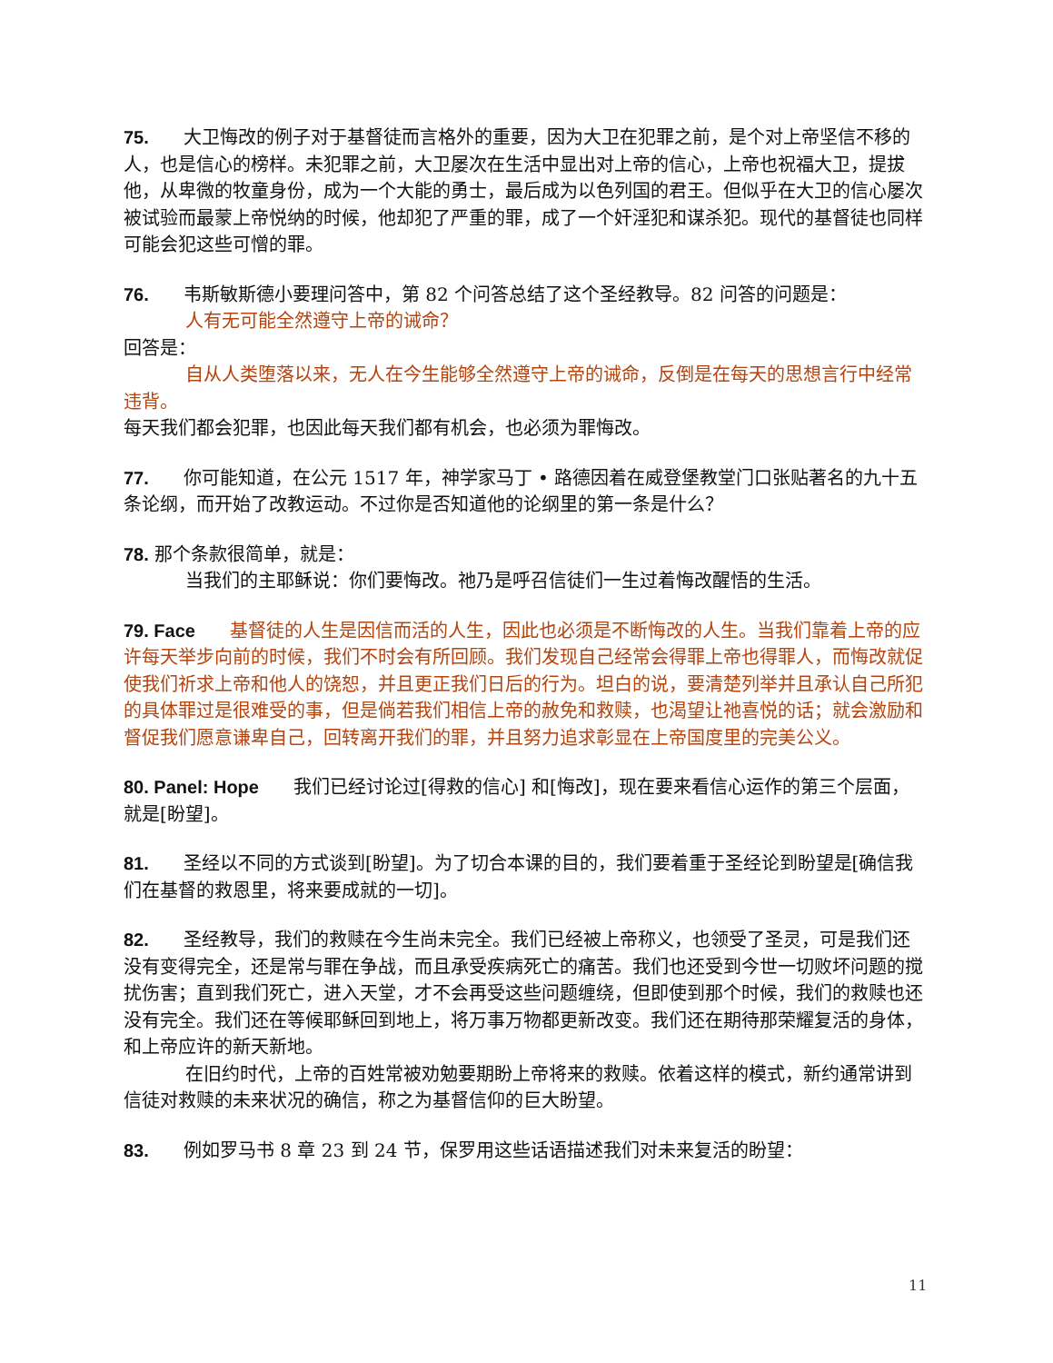75. 大卫悔改的例子对于基督徒而言格外的重要，因为大卫在犯罪之前，是个对上帝坚信不移的人，也是信心的榜样。未犯罪之前，大卫屡次在生活中显出对上帝的信心，上帝也祝福大卫，提拔他，从卑微的牧童身份，成为一个大能的勇士，最后成为以色列国的君王。但似乎在大卫的信心屡次被试验而最蒙上帝悦纳的时候，他却犯了严重的罪，成了一个奸淫犯和谋杀犯。现代的基督徒也同样可能会犯这些可憎的罪。
76. 韦斯敏斯德小要理问答中，第 82 个问答总结了这个圣经教导。82 问答的问题是：
人有无可能全然遵守上帝的诫命？
回答是：
自从人类堕落以来，无人在今生能够全然遵守上帝的诫命，反倒是在每天的思想言行中经常违背。
每天我们都会犯罪，也因此每天我们都有机会，也必须为罪悔改。
77. 你可能知道，在公元 1517 年，神学家马丁 • 路德因着在威登堡教堂门口张贴著名的九十五条论纲，而开始了改教运动。不过你是否知道他的论纲里的第一条是什么？
78. 那个条款很简单，就是：
当我们的主耶稣说：你们要悔改。祂乃是呼召信徒们一生过着悔改醒悟的生活。
79. Face 基督徒的人生是因信而活的人生，因此也必须是不断悔改的人生。当我们靠着上帝的应许每天举步向前的时候，我们不时会有所回顾。我们发现自己经常会得罪上帝也得罪人，而悔改就促使我们祈求上帝和他人的饶恕，并且更正我们日后的行为。坦白的说，要清楚列举并且承认自己所犯的具体罪过是很难受的事，但是倘若我们相信上帝的赦免和救赎，也渴望让祂喜悦的话；就会激励和督促我们愿意谦卑自己，回转离开我们的罪，并且努力追求彰显在上帝国度里的完美公义。
80. Panel: Hope 我们已经讨论过[得救的信心] 和[悔改]，现在要来看信心运作的第三个层面，就是[盼望]。
81. 圣经以不同的方式谈到[盼望]。为了切合本课的目的，我们要着重于圣经论到盼望是[确信我们在基督的救恩里，将来要成就的一切]。
82. 圣经教导，我们的救赎在今生尚未完全。我们已经被上帝称义，也领受了圣灵，可是我们还没有变得完全，还是常与罪在争战，而且承受疾病死亡的痛苦。我们也还受到今世一切败坏问题的搅扰伤害；直到我们死亡，进入天堂，才不会再受这些问题缠绕，但即使到那个时候，我们的救赎也还没有完全。我们还在等候耶稣回到地上，将万事万物都更新改变。我们还在期待那荣耀复活的身体，和上帝应许的新天新地。
在旧约时代，上帝的百姓常被劝勉要期盼上帝将来的救赎。依着这样的模式，新约通常讲到信徒对救赎的未来状况的确信，称之为基督信仰的巨大盼望。
83. 例如罗马书 8 章 23 到 24 节，保罗用这些话语描述我们对未来复活的盼望：
11